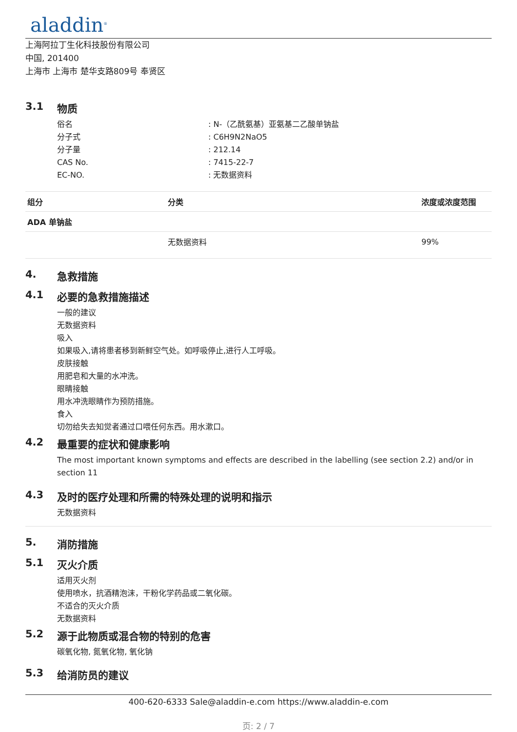aladdin<sup>®</sup>
上海阿拉丁生化科技股份有限公司
中国, 201400
上海市 上海市 楚华支路809号 奉贤区
3.1 物质
俗名: N-（乙酰氨基）亚氨基二乙酸单钠盐
分子式: C6H9N2NaO5
分子量: 212.14
CAS No.: 7415-22-7
EC-NO.: 无数据资料
| 组分 | 分类 | 浓度或浓度范围 |
| --- | --- | --- |
| ADA 单钠盐 | | |
| | 无数据资料 | 99% |
4. 急救措施
4.1 必要的急救措施描述
一般的建议
无数据资料
吸入
如果吸入,请将患者移到新鲜空气处。如呼吸停止,进行人工呼吸。
皮肤接触
用肥皂和大量的水冲洗。
眼睛接触
用水冲洗眼睛作为预防措施。
食入
切勿给失去知觉者通过口喂任何东西。用水漱口。
4.2 最重要的症状和健康影响
The most important known symptoms and effects are described in the labelling (see section 2.2) and/or in section 11
4.3 及时的医疗处理和所需的特殊处理的说明和指示
无数据资料
5. 消防措施
5.1 灭火介质
适用灭火剂
使用喷水，抗酒精泡沫，干粉化学药品或二氧化碳。
不适合的灭火介质
无数据资料
5.2 源于此物质或混合物的特别的危害
碳氧化物, 氮氧化物, 氧化钠
5.3 给消防员的建议
400-620-6333 Sale@aladdin-e.com https://www.aladdin-e.com
页: 2 / 7